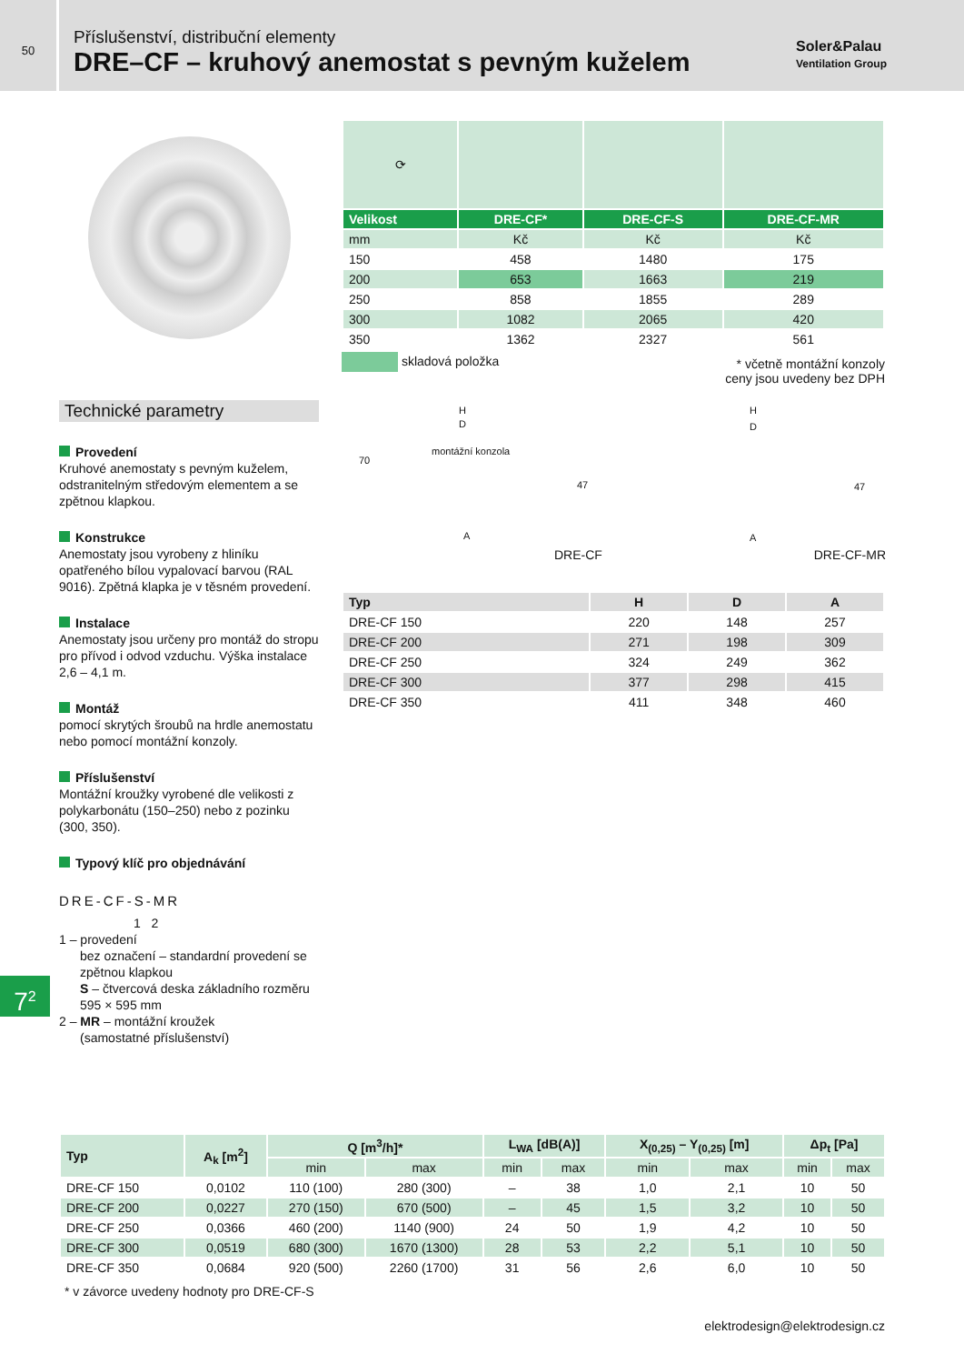50
Příslušenství, distribuční elementy
DRE–CF – kruhový anemostat s pevným kuželem
Soler&Palau
Ventilation Group
| ⟳ | | | |
| Velikost | DRE-CF* | DRE-CF-S | DRE-CF-MR |
| mm | Kč | Kč | Kč |
| 150 | 458 | 1480 | 175 |
| 200 | 653 | 1663 | 219 |
| 250 | 858 | 1855 | 289 |
| 300 | 1082 | 2065 | 420 |
| 350 | 1362 | 2327 | 561 |
skladová položka
* včetně montážní konzoly
ceny jsou uvedeny bez DPH
H
D
montážní konzola
70
47
A
H
D
47
A
DRE-CF DRE-CF-MR
| Typ | H | D | A |
| --- | --- | --- | --- |
| DRE-CF 150 | 220 | 148 | 257 |
| DRE-CF 200 | 271 | 198 | 309 |
| DRE-CF 250 | 324 | 249 | 362 |
| DRE-CF 300 | 377 | 298 | 415 |
| DRE-CF 350 | 411 | 348 | 460 |
Technické parametry
Provedení
Kruhové anemostaty s pevným kuželem, odstranitelným středovým elementem a se zpětnou klapkou.
Konstrukce
Anemostaty jsou vyrobeny z hliníku opatřeného bílou vypalovací barvou (RAL 9016). Zpětná klapka je v těsném provedení.
Instalace
Anemostaty jsou určeny pro montáž do stropu pro přívod i odvod vzduchu. Výška instalace 2,6 – 4,1 m.
Montáž
pomocí skrytých šroubů na hrdle anemostatu nebo pomocí montážní konzoly.
Příslušenství
Montážní kroužky vyrobené dle velikosti z polykarbonátu (150–250) nebo z pozinku (300, 350).
Typový klíč pro objednávání
DRE-CF-S-MR
1 2
1 – provedení
bez označení – standardní provedení se zpětnou klapkou
S – čtvercová deska základního rozměru 595 × 595 mm
2 – MR – montážní kroužek
(samostatné příslušenství)
7<sup>2</sup>
| Typ | A<sub>k</sub> [m<sup>2</sup>] | Q [m<sup>3</sup>/h]* | | L<sub>WA</sub> [dB(A)] | | X<sub>(0,25)</sub> – Y<sub>(0,25)</sub> [m] | | Δp<sub>t</sub> [Pa] | |
| --- | --- | --- | --- | --- | --- | --- | --- | --- | --- |
| | | min | max | min | max | min | max | min | max |
| DRE-CF 150 | 0,0102 | 110 (100) | 280 (300) | – | 38 | 1,0 | 2,1 | 10 | 50 |
| DRE-CF 200 | 0,0227 | 270 (150) | 670 (500) | – | 45 | 1,5 | 3,2 | 10 | 50 |
| DRE-CF 250 | 0,0366 | 460 (200) | 1140 (900) | 24 | 50 | 1,9 | 4,2 | 10 | 50 |
| DRE-CF 300 | 0,0519 | 680 (300) | 1670 (1300) | 28 | 53 | 2,2 | 5,1 | 10 | 50 |
| DRE-CF 350 | 0,0684 | 920 (500) | 2260 (1700) | 31 | 56 | 2,6 | 6,0 | 10 | 50 |
* v závorce uvedeny hodnoty pro DRE-CF-S
elektrodesign@elektrodesign.cz